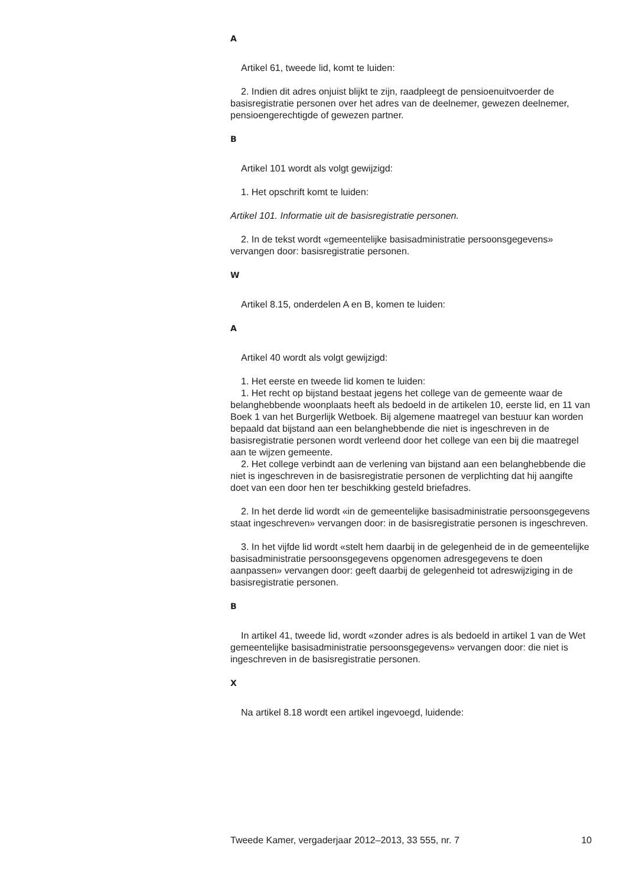A
Artikel 61, tweede lid, komt te luiden:
2. Indien dit adres onjuist blijkt te zijn, raadpleegt de pensioenuitvoerder de basisregistratie personen over het adres van de deelnemer, gewezen deelnemer, pensioengerechtigde of gewezen partner.
B
Artikel 101 wordt als volgt gewijzigd:
1. Het opschrift komt te luiden:
Artikel 101. Informatie uit de basisregistratie personen.
2. In de tekst wordt «gemeentelijke basisadministratie persoonsgegevens» vervangen door: basisregistratie personen.
W
Artikel 8.15, onderdelen A en B, komen te luiden:
A
Artikel 40 wordt als volgt gewijzigd:
1. Het eerste en tweede lid komen te luiden:
1. Het recht op bijstand bestaat jegens het college van de gemeente waar de belanghebbende woonplaats heeft als bedoeld in de artikelen 10, eerste lid, en 11 van Boek 1 van het Burgerlijk Wetboek. Bij algemene maatregel van bestuur kan worden bepaald dat bijstand aan een belanghebbende die niet is ingeschreven in de basisregistratie personen wordt verleend door het college van een bij die maatregel aan te wijzen gemeente.
2. Het college verbindt aan de verlening van bijstand aan een belanghebbende die niet is ingeschreven in de basisregistratie personen de verplichting dat hij aangifte doet van een door hen ter beschikking gesteld briefadres.
2. In het derde lid wordt «in de gemeentelijke basisadministratie persoonsgegevens staat ingeschreven» vervangen door: in de basisregistratie personen is ingeschreven.
3. In het vijfde lid wordt «stelt hem daarbij in de gelegenheid de in de gemeentelijke basisadministratie persoonsgegevens opgenomen adresgegevens te doen aanpassen» vervangen door: geeft daarbij de gelegenheid tot adreswijziging in de basisregistratie personen.
B
In artikel 41, tweede lid, wordt «zonder adres is als bedoeld in artikel 1 van de Wet gemeentelijke basisadministratie persoonsgegevens» vervangen door: die niet is ingeschreven in de basisregistratie personen.
X
Na artikel 8.18 wordt een artikel ingevoegd, luidende:
Tweede Kamer, vergaderjaar 2012–2013, 33 555, nr. 7 10